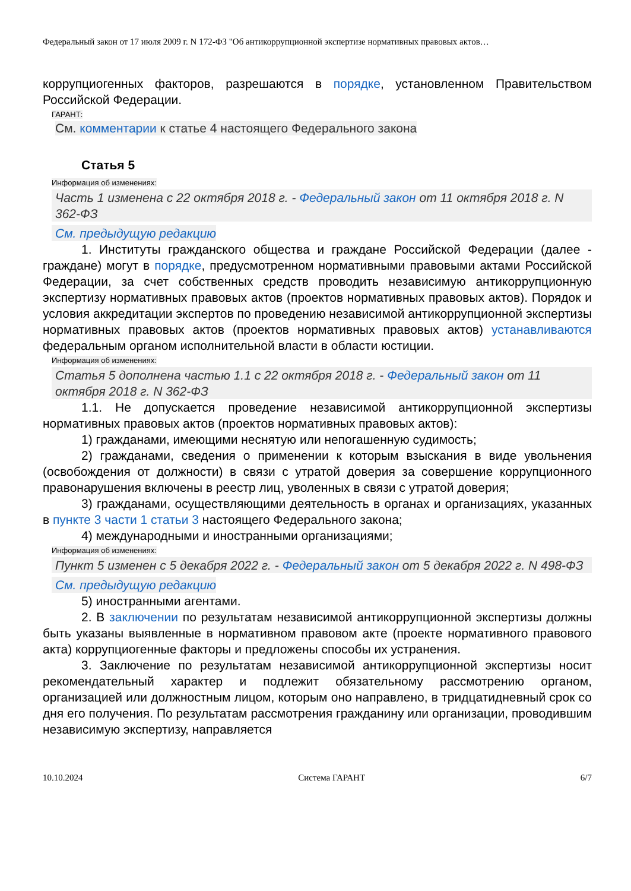Федеральный закон от 17 июля 2009 г. N 172-ФЗ "Об антикоррупционной экспертизе нормативных правовых актов…
коррупциогенных факторов, разрешаются в порядке, установленном Правительством Российской Федерации.
ГАРАНТ:
См. комментарии к статье 4 настоящего Федерального закона
Статья 5
Информация об изменениях:
Часть 1 изменена с 22 октября 2018 г. - Федеральный закон от 11 октября 2018 г. N 362-ФЗ
См. предыдущую редакцию
1. Институты гражданского общества и граждане Российской Федерации (далее - граждане) могут в порядке, предусмотренном нормативными правовыми актами Российской Федерации, за счет собственных средств проводить независимую антикоррупционную экспертизу нормативных правовых актов (проектов нормативных правовых актов). Порядок и условия аккредитации экспертов по проведению независимой антикоррупционной экспертизы нормативных правовых актов (проектов нормативных правовых актов) устанавливаются федеральным органом исполнительной власти в области юстиции.
Информация об изменениях:
Статья 5 дополнена частью 1.1 с 22 октября 2018 г. - Федеральный закон от 11 октября 2018 г. N 362-ФЗ
1.1. Не допускается проведение независимой антикоррупционной экспертизы нормативных правовых актов (проектов нормативных правовых актов):
1) гражданами, имеющими неснятую или непогашенную судимость;
2) гражданами, сведения о применении к которым взыскания в виде увольнения (освобождения от должности) в связи с утратой доверия за совершение коррупционного правонарушения включены в реестр лиц, уволенных в связи с утратой доверия;
3) гражданами, осуществляющими деятельность в органах и организациях, указанных в пункте 3 части 1 статьи 3 настоящего Федерального закона;
4) международными и иностранными организациями;
Информация об изменениях:
Пункт 5 изменен с 5 декабря 2022 г. - Федеральный закон от 5 декабря 2022 г. N 498-ФЗ
См. предыдущую редакцию
5) иностранными агентами.
2. В заключении по результатам независимой антикоррупционной экспертизы должны быть указаны выявленные в нормативном правовом акте (проекте нормативного правового акта) коррупциогенные факторы и предложены способы их устранения.
3. Заключение по результатам независимой антикоррупционной экспертизы носит рекомендательный характер и подлежит обязательному рассмотрению органом, организацией или должностным лицом, которым оно направлено, в тридцатидневный срок со дня его получения. По результатам рассмотрения гражданину или организации, проводившим независимую экспертизу, направляется
10.10.2024 Система ГАРАНТ 6/7